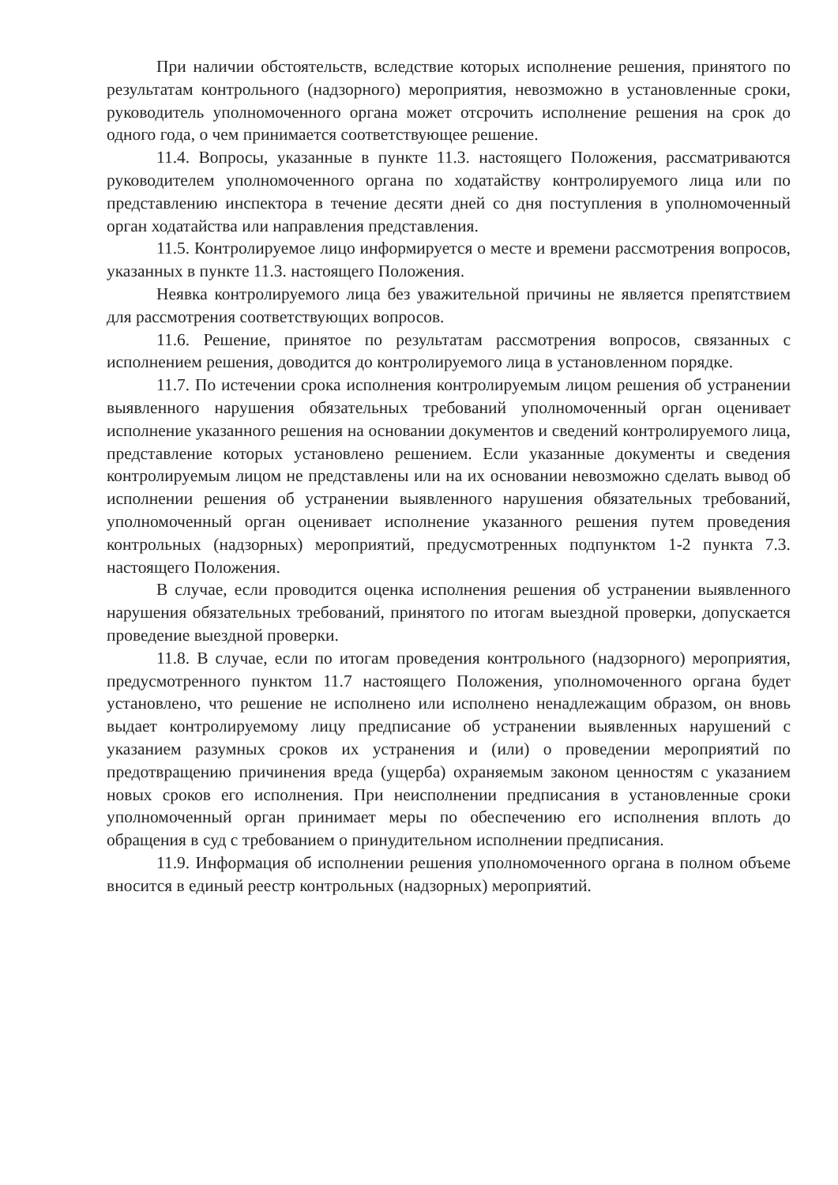При наличии обстоятельств, вследствие которых исполнение решения, принятого по результатам контрольного (надзорного) мероприятия, невозможно в установленные сроки, руководитель уполномоченного органа может отсрочить исполнение решения на срок до одного года, о чем принимается соответствующее решение.
11.4. Вопросы, указанные в пункте 11.3. настоящего Положения, рассматриваются руководителем уполномоченного органа по ходатайству контролируемого лица или по представлению инспектора в течение десяти дней со дня поступления в уполномоченный орган ходатайства или направления представления.
11.5. Контролируемое лицо информируется о месте и времени рассмотрения вопросов, указанных в пункте 11.3. настоящего Положения.
Неявка контролируемого лица без уважительной причины не является препятствием для рассмотрения соответствующих вопросов.
11.6. Решение, принятое по результатам рассмотрения вопросов, связанных с исполнением решения, доводится до контролируемого лица в установленном порядке.
11.7. По истечении срока исполнения контролируемым лицом решения об устранении выявленного нарушения обязательных требований уполномоченный орган оценивает исполнение указанного решения на основании документов и сведений контролируемого лица, представление которых установлено решением. Если указанные документы и сведения контролируемым лицом не представлены или на их основании невозможно сделать вывод об исполнении решения об устранении выявленного нарушения обязательных требований, уполномоченный орган оценивает исполнение указанного решения путем проведения контрольных (надзорных) мероприятий, предусмотренных подпунктом 1-2 пункта 7.3. настоящего Положения.
В случае, если проводится оценка исполнения решения об устранении выявленного нарушения обязательных требований, принятого по итогам выездной проверки, допускается проведение выездной проверки.
11.8. В случае, если по итогам проведения контрольного (надзорного) мероприятия, предусмотренного пунктом 11.7 настоящего Положения, уполномоченного органа будет установлено, что решение не исполнено или исполнено ненадлежащим образом, он вновь выдает контролируемому лицу предписание об устранении выявленных нарушений с указанием разумных сроков их устранения и (или) о проведении мероприятий по предотвращению причинения вреда (ущерба) охраняемым законом ценностям с указанием новых сроков его исполнения. При неисполнении предписания в установленные сроки уполномоченный орган принимает меры по обеспечению его исполнения вплоть до обращения в суд с требованием о принудительном исполнении предписания.
11.9. Информация об исполнении решения уполномоченного органа в полном объеме вносится в единый реестр контрольных (надзорных) мероприятий.